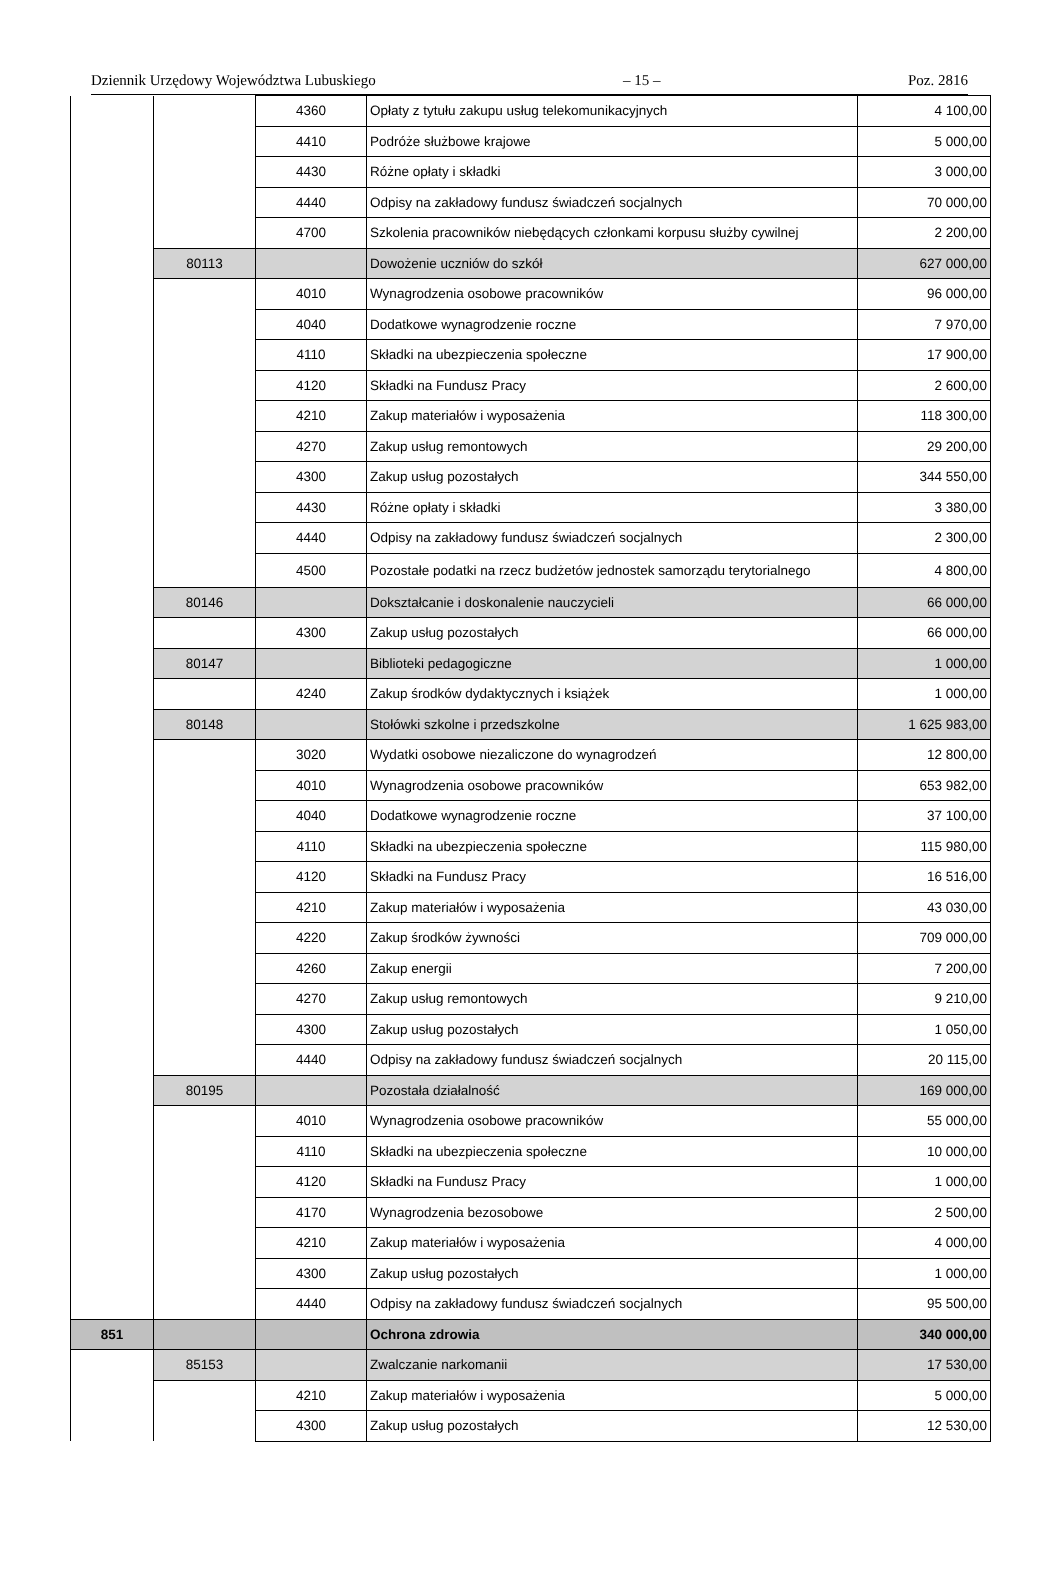Dziennik Urzędowy Województwa Lubuskiego – 15 – Poz. 2816
| | | 4360 | Opłaty z tytułu zakupu usług telekomunikacyjnych | 4 100,00 |
| | | 4410 | Podróże służbowe krajowe | 5 000,00 |
| | | 4430 | Różne opłaty i składki | 3 000,00 |
| | | 4440 | Odpisy na zakładowy fundusz świadczeń socjalnych | 70 000,00 |
| | | 4700 | Szkolenia pracowników niebędących członkami korpusu służby cywilnej | 2 200,00 |
| | 80113 | | Dowożenie uczniów do szkół | 627 000,00 |
| | | 4010 | Wynagrodzenia osobowe pracowników | 96 000,00 |
| | | 4040 | Dodatkowe wynagrodzenie roczne | 7 970,00 |
| | | 4110 | Składki na ubezpieczenia społeczne | 17 900,00 |
| | | 4120 | Składki na Fundusz Pracy | 2 600,00 |
| | | 4210 | Zakup materiałów i wyposażenia | 118 300,00 |
| | | 4270 | Zakup usług remontowych | 29 200,00 |
| | | 4300 | Zakup usług pozostałych | 344 550,00 |
| | | 4430 | Różne opłaty i składki | 3 380,00 |
| | | 4440 | Odpisy na zakładowy fundusz świadczeń socjalnych | 2 300,00 |
| | | 4500 | Pozostałe podatki na rzecz budżetów jednostek samorządu terytorialnego | 4 800,00 |
| | 80146 | | Dokształcanie i doskonalenie nauczycieli | 66 000,00 |
| | | 4300 | Zakup usług pozostałych | 66 000,00 |
| | 80147 | | Biblioteki pedagogiczne | 1 000,00 |
| | | 4240 | Zakup środków dydaktycznych i książek | 1 000,00 |
| | 80148 | | Stołówki szkolne i przedszkolne | 1 625 983,00 |
| | | 3020 | Wydatki osobowe niezaliczone do wynagrodzeń | 12 800,00 |
| | | 4010 | Wynagrodzenia osobowe pracowników | 653 982,00 |
| | | 4040 | Dodatkowe wynagrodzenie roczne | 37 100,00 |
| | | 4110 | Składki na ubezpieczenia społeczne | 115 980,00 |
| | | 4120 | Składki na Fundusz Pracy | 16 516,00 |
| | | 4210 | Zakup materiałów i wyposażenia | 43 030,00 |
| | | 4220 | Zakup środków żywności | 709 000,00 |
| | | 4260 | Zakup energii | 7 200,00 |
| | | 4270 | Zakup usług remontowych | 9 210,00 |
| | | 4300 | Zakup usług pozostałych | 1 050,00 |
| | | 4440 | Odpisy na zakładowy fundusz świadczeń socjalnych | 20 115,00 |
| | 80195 | | Pozostała działalność | 169 000,00 |
| | | 4010 | Wynagrodzenia osobowe pracowników | 55 000,00 |
| | | 4110 | Składki na ubezpieczenia społeczne | 10 000,00 |
| | | 4120 | Składki na Fundusz Pracy | 1 000,00 |
| | | 4170 | Wynagrodzenia bezosobowe | 2 500,00 |
| | | 4210 | Zakup materiałów i wyposażenia | 4 000,00 |
| | | 4300 | Zakup usług pozostałych | 1 000,00 |
| | | 4440 | Odpisy na zakładowy fundusz świadczeń socjalnych | 95 500,00 |
| 851 | | | Ochrona zdrowia | 340 000,00 |
| | 85153 | | Zwalczanie narkomanii | 17 530,00 |
| | | 4210 | Zakup materiałów i wyposażenia | 5 000,00 |
| | | 4300 | Zakup usług pozostałych | 12 530,00 |